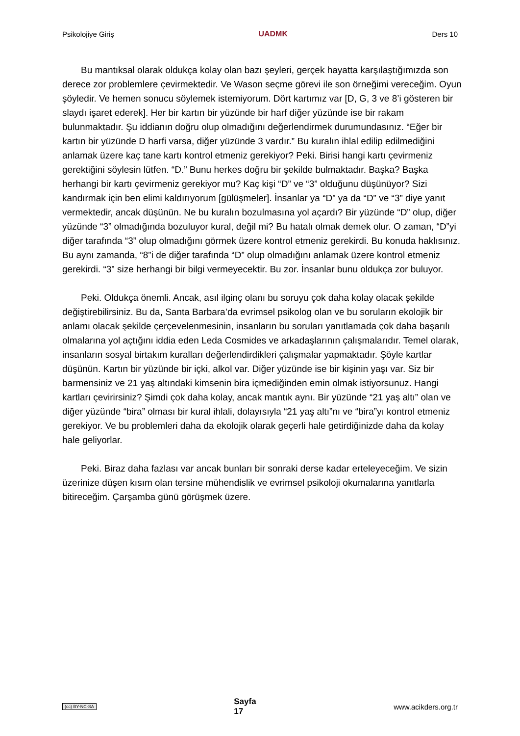Psikolojiye Giriş UADMK Ders 10
Bu mantıksal olarak oldukça kolay olan bazı şeyleri, gerçek hayatta karşılaştığımızda son derece zor problemlere çevirmektedir. Ve Wason seçme görevi ile son örneğimi vereceğim. Oyun şöyledir. Ve hemen sonucu söylemek istemiyorum. Dört kartımız var [D, G, 3 ve 8’i gösteren bir slaydı işaret ederek]. Her bir kartın bir yüzünde bir harf diğer yüzünde ise bir rakam bulunmaktadır. Şu iddianın doğru olup olmadığını değerlendirmek durumundasınız. “Eğer bir kartın bir yüzünde D harfi varsa, diğer yüzünde 3 vardır.” Bu kuralın ihlal edilip edilmediğini anlamak üzere kaç tane kartı kontrol etmeniz gerekiyor? Peki. Birisi hangi kartı çevirmeniz gerektiğini söylesin lütfen. “D.” Bunu herkes doğru bir şekilde bulmaktadır. Başka? Başka herhangi bir kartı çevirmeniz gerekiyor mu? Kaç kişi “D” ve “3” olduğunu düşünüyor? Sizi kandırmak için ben elimi kaldırıyorum [gülüşmeler]. İnsanlar ya “D” ya da “D” ve “3” diye yanıt vermektedir, ancak düşünün. Ne bu kuralın bozulmasına yol açardı? Bir yüzünde “D” olup, diğer yüzünde “3” olmadığında bozuluyor kural, değil mi? Bu hatalı olmak demek olur. O zaman, “D”yi diğer tarafında “3” olup olmadığını görmek üzere kontrol etmeniz gerekirdi. Bu konuda haklısınız. Bu aynı zamanda, “8”i de diğer tarafında “D” olup olmadığını anlamak üzere kontrol etmeniz gerekirdi. “3” size herhangi bir bilgi vermeyecektir. Bu zor. İnsanlar bunu oldukça zor buluyor.
Peki. Oldukça önemli. Ancak, asıl ilginç olanı bu soruyu çok daha kolay olacak şekilde değiştirebilirsiniz. Bu da, Santa Barbara’da evrimsel psikolog olan ve bu soruların ekolojik bir anlamı olacak şekilde çerçevelenmesinin, insanların bu soruları yanıtlamada çok daha başarılı olmalarına yol açtığını iddia eden Leda Cosmides ve arkadaşlarının çalışmalarıdır. Temel olarak, insanların sosyal birtakım kuralları değerlendirdikleri çalışmalar yapmaktadır. Şöyle kartlar düşünün. Kartın bir yüzünde bir içki, alkol var. Diğer yüzünde ise bir kişinin yaşı var. Siz bir barmensiniz ve 21 yaş altındaki kimsenin bira içmediğinden emin olmak istiyorsunuz. Hangi kartları çevirirsiniz? Şimdi çok daha kolay, ancak mantık aynı. Bir yüzünde “21 yaş altı” olan ve diğer yüzünde “bira” olması bir kural ihlali, dolayısıyla “21 yaş altı”nı ve “bira”yı kontrol etmeniz gerekiyor. Ve bu problemleri daha da ekolojik olarak geçerli hale getirdiğinizde daha da kolay hale geliyorlar.
Peki. Biraz daha fazlası var ancak bunları bir sonraki derse kadar erteleyeceğim. Ve sizin üzerinize düşen kısım olan tersine mühendislik ve evrimsel psikoloji okumalarına yanıtlarla bitireceğim. Çarşamba günü görüşmek üzere.
(cc) BY-NC-SA Sayfa
17 www.acikders.org.tr